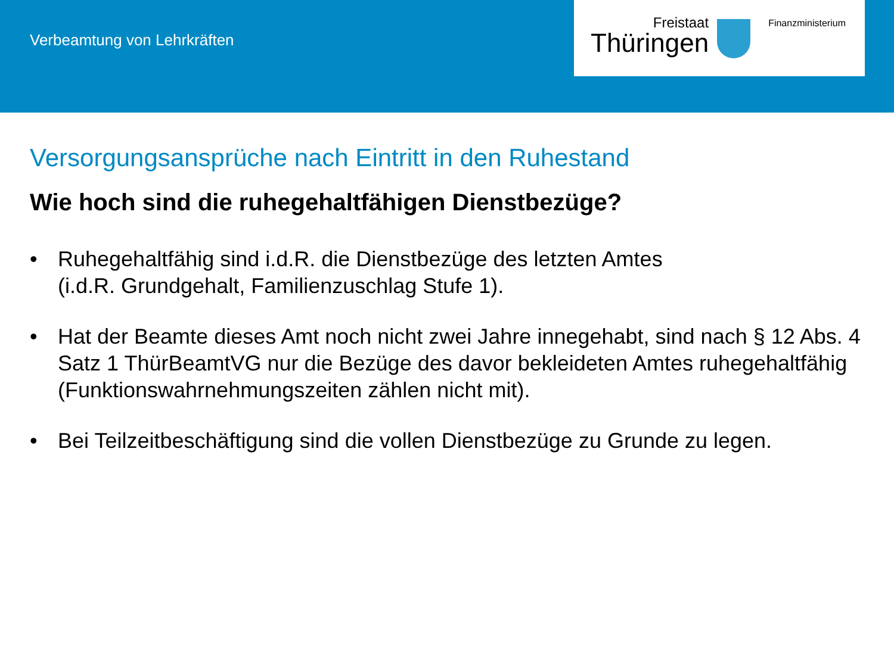Verbeamtung von Lehrkräften
Freistaat
Thüringen
Finanzministerium
Versorgungsansprüche nach Eintritt in den Ruhestand
Wie hoch sind die ruhegehaltfähigen Dienstbezüge?
• Ruhegehaltfähig sind i.d.R. die Dienstbezüge des letzten Amtes
(i.d.R. Grundgehalt, Familienzuschlag Stufe 1).
• Hat der Beamte dieses Amt noch nicht zwei Jahre innegehabt, sind nach § 12 Abs. 4 Satz 1 ThürBeamtVG nur die Bezüge des davor bekleideten Amtes ruhegehaltfähig (Funktionswahrnehmungszeiten zählen nicht mit).
• Bei Teilzeitbeschäftigung sind die vollen Dienstbezüge zu Grunde zu legen.